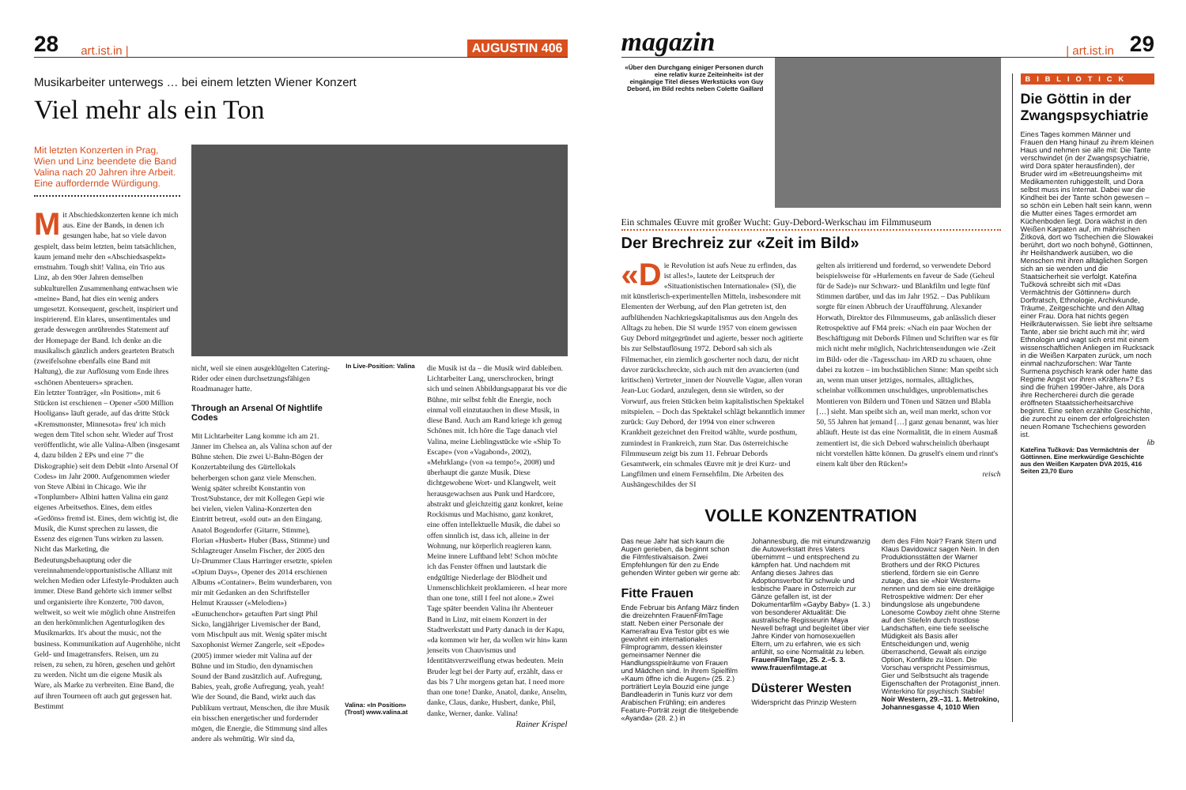28 art.ist.in | AUGUSTIN 406
Musikarbeiter unterwegs … bei einem letzten Wiener Konzert
Viel mehr als ein Ton
Mit letzten Konzerten in Prag, Wien und Linz beendete die Band Valina nach 20 Jahren ihre Arbeit. Eine auffordernde Würdigung.
Mit Abschiedskonzerten kenne ich mich aus. Eine der Bands, in denen ich gesungen habe, hat so viele davon gespielt, dass beim letzten, beim tatsächlichen, kaum jemand mehr den «Abschiedsaspekt» ernstnahm. Tough shit! Valina, ein Trio aus Linz, ab den 90er Jahren demselben subkulturellen Zusammenhang entwachsen wie «meine» Band, hat dies ein wenig anders umgesetzt. Konsequent, gescheit, inspiriert und inspirierend. Ein klares, unsentimentales und gerade deswegen anrührendes Statement auf der Homepage der Band. Ich denke an die musikalisch gänzlich anders gearteten Bratsch (zweifelsohne ebenfalls eine Band mit Haltung), die zur Auflösung vom Ende ihres «schönen Abenteuers» sprachen.
Ein letzter Tonträger, «In Position», mit 6 Stücken ist erschienen – Opener «500 Million Hooligans» läuft gerade, auf das dritte Stück «Kremsmonster, Minnesota» freu' ich mich wegen dem Titel schon sehr. Wieder auf Trost veröffentlicht, wie alle Valina-Alben (insgesamt 4, dazu bilden 2 EPs und eine 7" die Diskographie) seit dem Debüt «Into Arsenal Of Codes» im Jahr 2000. Aufgenommen wieder von Steve Albini in Chicago. Wie ihr «Tonplumber» Albini hatten Valina ein ganz eigenes Arbeitsethos. Eines, dem eitles «Gedöns» fremd ist. Eines, dem wichtig ist, die Musik, die Kunst sprechen zu lassen, die Essenz des eigenen Tuns wirken zu lassen. Nicht das Marketing, die Bedeutungsbehauptung oder die vereinnahmende/opportunistische Allianz mit welchen Medien oder Lifestyle-Produkten auch immer. Diese Band gehörte sich immer selbst und organisierte ihre Konzerte, 700 davon, weltweit, so weit wie möglich ohne Anstreifen an den herkömmlichen Agenturlogiken des Musikmarkts. It's about the music, not the business. Kommunikation auf Augenhöhe, nicht Geld- und Imagetransfers. Reisen, um zu reisen, zu sehen, zu hören, gesehen und gehört zu werden. Nicht um die eigene Musik als Ware, als Marke zu verbreiten. Eine Band, die auf ihren Tourneen oft auch gut gegessen hat. Bestimmt
nicht, weil sie einen ausgeklügelten Catering-Rider oder einen durchsetzungsfähigen Roadmanager hatte.
Through an Arsenal Of Nightlife Codes
Mit Lichtarbeiter Lang komme ich am 21. Jänner im Chelsea an, als Valina schon auf der Bühne stehen. Die zwei U-Bahn-Bögen der Konzertabteilung des Gürtellokals beherbergen schon ganz viele Menschen. Wenig später schreibt Konstantin von Trost/Substance, der mit Kollegen Gepi wie bei vielen, vielen Valina-Konzerten den Eintritt betreut, «sold out» an den Eingang. Anatol Bogendorfer (Gitarre, Stimme), Florian «Husbert» Huber (Bass, Stimme) und Schlagzeuger Anselm Fischer, der 2005 den Ur-Drummer Claus Harringer ersetzte, spielen «Opium Days», Opener des 2014 erschienen Albums «Container». Beim wunderbaren, von mir mit Gedanken an den Schriftsteller Helmut Krausser («Melodien») «Eunuchenchor» getauften Part singt Phil Sicko, langjähriger Livemischer der Band, vom Mischpult aus mit. Wenig später mischt Saxophonist Werner Zangerle, seit «Epode» (2005) immer wieder mit Valina auf der Bühne und im Studio, den dynamischen Sound der Band zusätzlich auf. Aufregung, Babies, yeah, große Aufregung, yeah, yeah! Wie der Sound, die Band, wirkt auch das Publikum vertraut, Menschen, die ihre Musik ein bisschen energetischer und fordernder mögen, die Energie, die Stimmung sind alles andere als wehmütig. Wir sind da,
In Live-Position: Valina
Valina: «In Position» (Trost) www.valina.at
die Musik ist da – die Musik wird dableiben. Lichtarbeiter Lang, unerschrocken, bringt sich und seinen Abbildungsapparat bis vor die Bühne, mir selbst fehlt die Energie, noch einmal voll einzutauchen in diese Musik, in diese Band. Auch am Rand kriege ich genug Schönes mit. Ich höre die Tage danach viel Valina, meine Lieblingsstücke wie «Ship To Escape» (von «Vagabond», 2002), «Mehrklang» (von «a tempo!», 2008) und überhaupt die ganze Musik. Diese dichtgewobene Wort- und Klangwelt, weit herausgewachsen aus Punk und Hardcore, abstrakt und gleichzeitig ganz konkret, keine Rockismus und Machismo, ganz konkret, eine offen intellektuelle Musik, die dabei so offen sinnlich ist, dass ich, alleine in der Wohnung, nur körperlich reagieren kann. Meine innere Luftband lebt! Schon möchte ich das Fenster öffnen und lautstark die endgültige Niederlage der Blödheit und Unmenschlichkeit proklamieren. «I hear more than one tone, still I feel not alone.» Zwei Tage später beenden Valina ihr Abenteuer Band in Linz, mit einem Konzert in der Stadtwerkstatt und Party danach in der Kapu, «da kommen wir her, da wollen wir hin» kann jenseits von Chauvismus und Identitätsverzweiflung etwas bedeuten. Mein Bruder legt bei der Party auf, erzählt, dass er das bis 7 Uhr morgens getan hat. I need more than one tone! Danke, Anatol, danke, Anselm, danke, Claus, danke, Husbert, danke, Phil, danke, Werner, danke. Valina!
Rainer Krispel
magazin | art.ist.in 29
«Über den Durchgang einiger Personen durch eine relativ kurze Zeiteinheit» ist der eingängige Titel dieses Werkstücks von Guy Debord, im Bild rechts neben Colette Gaillard
Ein schmales Œuvre mit großer Wucht: Guy-Debord-Werkschau im Filmmuseum
Der Brechreiz zur «Zeit im Bild»
«D ie Revolution ist aufs Neue zu erfinden, das ist alles!», lautete der Leitspruch der «Situationistischen Internationale» (SI), die mit künstlerisch-experimentellen Mitteln, insbesondere mit Elementen der Werbung, auf den Plan getreten ist, den aufblühenden Nachkriegskapitalismus aus den Angeln des Alltags zu heben. Die SI wurde 1957 von einem gewissen Guy Debord mitgegründet und agierte, besser noch agitierte bis zur Selbstauflösung 1972. Debord sah sich als Filmemacher, ein ziemlich goscherter noch dazu, der nicht davor zurückschreckte, sich auch mit den avancierten (und kritischen) Vertreter_innen der Nouvelle Vague, allen voran Jean-Luc Godard, anzulegen, denn sie würden, so der Vorwurf, aus freien Stücken beim kapitalistischen Spektakel mitspielen. – Doch das Spektakel schlägt bekanntlich immer zurück: Guy Debord, der 1994 von einer schweren Krankheit gezeichnet den Freitod wählte, wurde posthum, zumindest in Frankreich, zum Star. Das österreichische Filmmuseum zeigt bis zum 11. Februar Debords Gesamtwerk, ein schmales Œuvre mit je drei Kurz- und Langfilmen und einem Fernsehfilm. Die Arbeiten des Aushängeschildes der SI
gelten als irritierend und fordernd, so verwendete Debord beispielsweise für «Hurlements en faveur de Sade (Geheul für de Sade)» nur Schwarz- und Blankfilm und legte fünf Stimmen darüber, und das im Jahr 1952. – Das Publikum sorgte für einen Abbruch der Uraufführung. Alexander Horwath, Direktor des Filmmuseums, gab anlässlich dieser Retrospektive auf FM4 preis: «Nach ein paar Wochen der Beschäftigung mit Debords Filmen und Schriften war es für mich nicht mehr möglich, Nachrichtensendungen wie ‹Zeit im Bild› oder die ‹Tagesschau› im ARD zu schauen, ohne dabei zu kotzen – im buchstäblichen Sinne: Man speibt sich an, wenn man unser jetziges, normales, alltägliches, scheinbar vollkommen unschuldiges, unproblematisches Montieren von Bildern und Tönen und Sätzen und Blabla […] sieht. Man speibt sich an, weil man merkt, schon vor 50, 55 Jahren hat jemand […] ganz genau benannt, was hier abläuft. Heute ist das eine Normalität, die in einem Ausmaß zementiert ist, die sich Debord wahrscheinlich überhaupt nicht vorstellen hätte können. Da gruselt's einem und rinnt's einem kalt über den Rücken!»
reisch
VOLLE KONZENTRATION
Das neue Jahr hat sich kaum die Augen gerieben, da beginnt schon die Filmfestivalsaison. Zwei Empfehlungen für den zu Ende gehenden Winter geben wir gerne ab:
Fitte Frauen
Ende Februar bis Anfang März finden die dreizehnten FrauenFilmTage statt. Neben einer Personale der Kamerafrau Eva Testor gibt es wie gewohnt ein internationales Filmprogramm, dessen kleinster gemeinsamer Nenner die Handlungsspielräume von Frauen und Mädchen sind. In ihrem Spielfilm «Kaum öffne ich die Augen» (25. 2.) porträtiert Leyla Bouzid eine junge Bandleaderin in Tunis kurz vor dem Arabischen Frühling; ein anderes Feature-Porträt zeigt die titelgebende «Ayanda» (28. 2.) in
Johannesburg, die mit einundzwanzig die Autowerkstatt ihres Vaters übernimmt – und entsprechend zu kämpfen hat. Und nachdem mit Anfang dieses Jahres das Adoptionsverbot für schwule und lesbische Paare in Österreich zur Gänze gefallen ist, ist der Dokumentarfilm «Gayby Baby» (1. 3.) von besonderer Aktualität: Die australische Regisseurin Maya Newell befragt und begleitet über vier Jahre Kinder von homosexuellen Eltern, um zu erfahren, wie es sich anfühlt, so eine Normalität zu leben.
FrauenFilmTage, 25. 2.–5. 3. www.frauenfilmtage.at
Düsterer Westen
Widerspricht das Prinzip Western
dem des Film Noir? Frank Stern und Klaus Davidowicz sagen Nein. In den Produktionsstätten der Warner Brothers und der RKO Pictures stierlend, fördern sie ein Genre zutage, das sie «Noir Western» nennen und dem sie eine dreitägige Retrospektive widmen: Der eher bindungslose als ungebundene Lonesome Cowboy zieht ohne Sterne auf den Stiefeln durch trostlose Landschaften, eine tiefe seelische Müdigkeit als Basis aller Entscheidungen und, wenig überraschend, Gewalt als einzige Option, Konflikte zu lösen. Die Vorschau verspricht Pessimismus, Gier und Selbstsucht als tragende Eigenschaften der Protagonist_innen. Winterkino für psychisch Stabile!
Noir Western, 29.–31. 1. Metrokino, Johannesgasse 4, 1010 Wien
BIBLIOTICK
Die Göttin in der Zwangspsychiatrie
Eines Tages kommen Männer und Frauen den Hang hinauf zu ihrem kleinen Haus und nehmen sie alle mit: Die Tante verschwindet (in der Zwangspsychiatrie, wird Dora später herausfinden), der Bruder wird im «Betreuungsheim» mit Medikamenten ruhiggestellt, und Dora selbst muss ins Internat. Dabei war die Kindheit bei der Tante schön gewesen – so schön ein Leben halt sein kann, wenn die Mutter eines Tages ermordet am Küchenboden liegt. Dora wächst in den Weißen Karpaten auf, im mährischen Žítková, dort wo Tschechien die Slowakei berührt, dort wo noch bohyně, Göttinnen, ihr Heilshandwerk ausüben, wo die Menschen mit ihren alltäglichen Sorgen sich an sie wenden und die Staatsicherheit sie verfolgt. Kateřina Tučková schreibt sich mit «Das Vermächtnis der Göttinnen» durch Dorftratsch, Ethnologie, Archivkunde, Träume, Zeitgeschichte und den Alltag einer Frau. Dora hat nichts gegen Heilkräuterwissen. Sie liebt ihre seltsame Tante, aber sie bricht auch mit ihr; wird Ethnologin und wagt sich erst mit einem wissenschaftlichen Anliegen im Rucksack in die Weißen Karpaten zurück, um noch einmal nachzuforschen: War Tante Surmena psychisch krank oder hatte das Regime Angst vor ihren «Kräften»? Es sind die frühen 1990er-Jahre, als Dora ihre Rechercherei durch die gerade eröffneten Staatssicherheitsarchive beginnt. Eine selten erzählte Geschichte, die zurecht zu einem der erfolgreichsten neuen Romane Tschechiens geworden ist.
lib
Kateřina Tučková: Das Vermächtnis der Göttinnen. Eine merkwürdige Geschichte aus den Weißen Karpaten DVA 2015, 416 Seiten 23,70 Euro